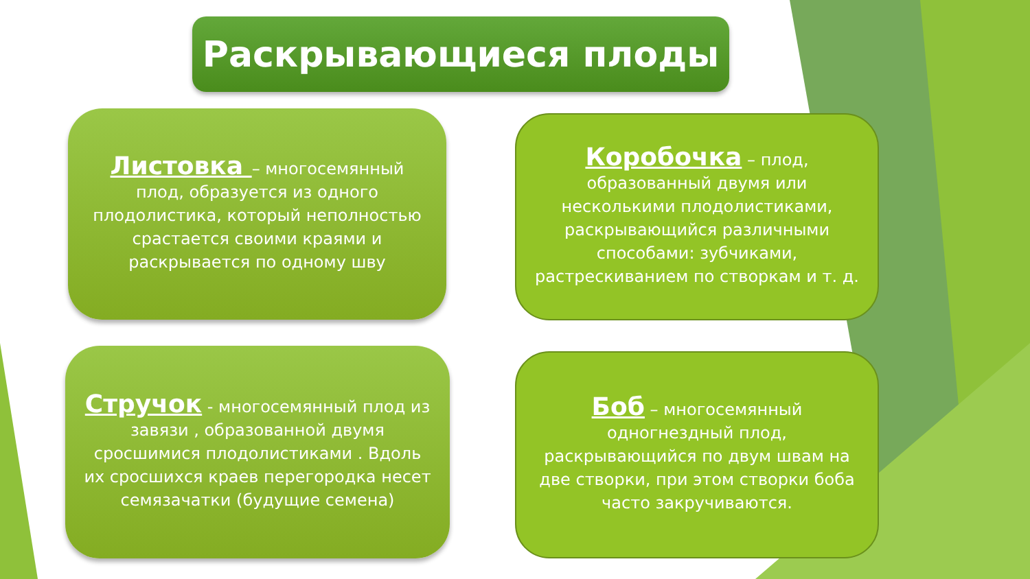Раскрывающиеся плоды
Листовка – многосемянный плод, образуется из одного плодолистика, который неполностью срастается своими краями и раскрывается по одному шву
Коробочка – плод, образованный двумя или несколькими плодолистиками, раскрывающийся различными способами: зубчиками, растрескиванием по створкам и т. д.
Стручок - многосемянный плод из завязи , образованной двумя сросшимися плодолистиками . Вдоль их сросшихся краев перегородка несет семязачатки (будущие семена)
Боб – многосемянный одногнездный плод, раскрывающийся по двум швам на две створки, при этом створки боба часто закручиваются.